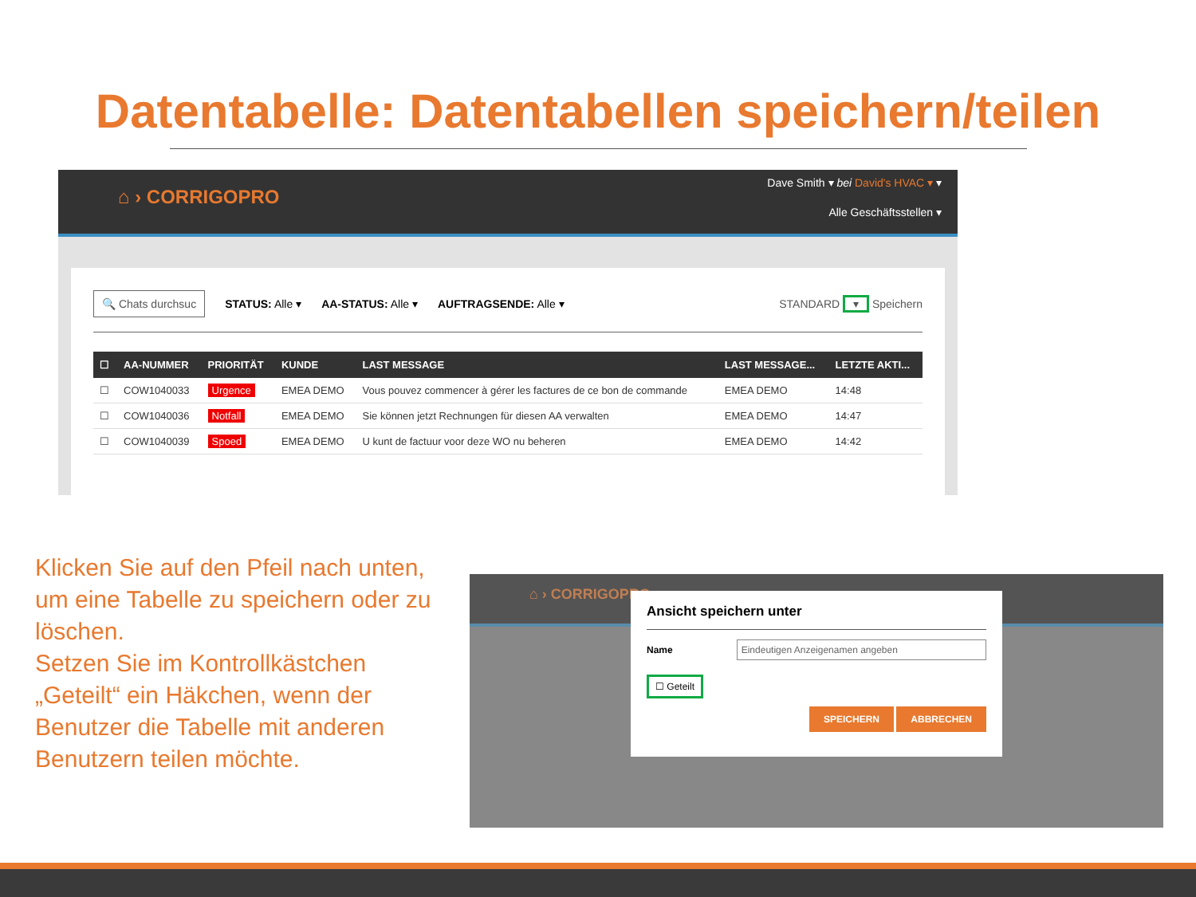Datentabelle: Datentabellen speichern/teilen
⌂ › CORRIGOPRO
Dave Smith ▾ bei David's HVAC ▾ ▾
Alle Geschäftsstellen ▾
🔍 Chats durchsuc STATUS: Alle ▾ AA-STATUS: Alle ▾ AUFTRAGSENDE: Alle ▾ STANDARD ▾ Speichern
| ☐ | AA-NUMMER | PRIORITÄT | KUNDE | LAST MESSAGE | LAST MESSAGE... | LETZTE AKTI... |
| --- | --- | --- | --- | --- | --- | --- |
| ☐ | COW1040033 | Urgence | EMEA DEMO | Vous pouvez commencer à gérer les factures de ce bon de commande | EMEA DEMO | 14:48 |
| ☐ | COW1040036 | Notfall | EMEA DEMO | Sie können jetzt Rechnungen für diesen AA verwalten | EMEA DEMO | 14:47 |
| ☐ | COW1040039 | Spoed | EMEA DEMO | U kunt de factuur voor deze WO nu beheren | EMEA DEMO | 14:42 |
Klicken Sie auf den Pfeil nach unten, um eine Tabelle zu speichern oder zu löschen.
Setzen Sie im Kontrollkästchen „Geteilt“ ein Häkchen, wenn der Benutzer die Tabelle mit anderen Benutzern teilen möchte.
⌂ › CORRIGOPRO
Ansicht speichern unter
Name Eindeutigen Anzeigenamen angeben
☐ Geteilt
SPEICHERN ABBRECHEN